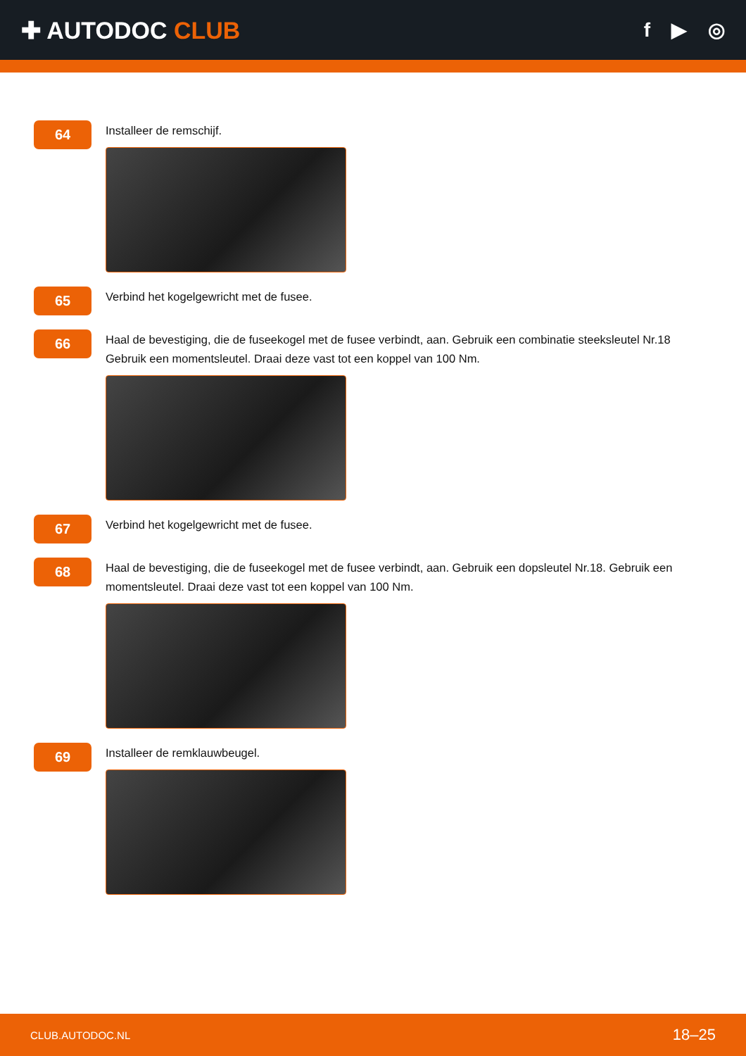✚ AUTODOC CLUB
f ▶ ◎
64
Installeer de remschijf.
65
Verbind het kogelgewricht met de fusee.
66
Haal de bevestiging, die de fuseekogel met de fusee verbindt, aan. Gebruik een combinatie steeksleutel Nr.18
Gebruik een momentsleutel. Draai deze vast tot een koppel van 100 Nm.
67
Verbind het kogelgewricht met de fusee.
68
Haal de bevestiging, die de fuseekogel met de fusee verbindt, aan. Gebruik een dopsleutel Nr.18. Gebruik een momentsleutel. Draai deze vast tot een koppel van 100 Nm.
69
Installeer de remklauwbeugel.
CLUB.AUTODOC.NL 18–25